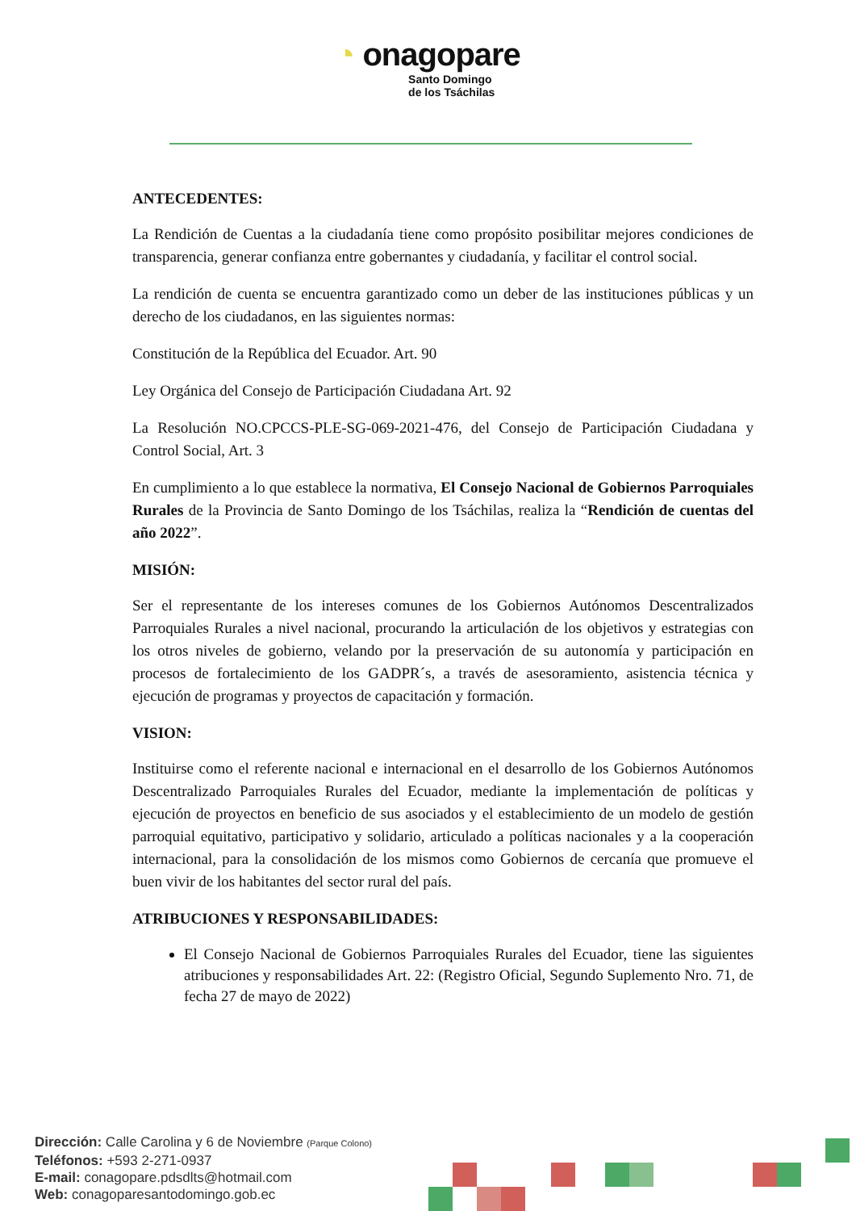◔ onagopare
Santo Domingo
de los Tsáchilas
ANTECEDENTES:
La Rendición de Cuentas a la ciudadanía tiene como propósito posibilitar mejores condiciones de transparencia, generar confianza entre gobernantes y ciudadanía, y facilitar el control social.
La rendición de cuenta se encuentra garantizado como un deber de las instituciones públicas y un derecho de los ciudadanos, en las siguientes normas:
Constitución de la República del Ecuador. Art. 90
Ley Orgánica del Consejo de Participación Ciudadana Art. 92
La Resolución NO.CPCCS-PLE-SG-069-2021-476, del Consejo de Participación Ciudadana y Control Social, Art. 3
En cumplimiento a lo que establece la normativa, El Consejo Nacional de Gobiernos Parroquiales Rurales de la Provincia de Santo Domingo de los Tsáchilas, realiza la “Rendición de cuentas del año 2022”.
MISIÓN:
Ser el representante de los intereses comunes de los Gobiernos Autónomos Descentralizados Parroquiales Rurales a nivel nacional, procurando la articulación de los objetivos y estrategias con los otros niveles de gobierno, velando por la preservación de su autonomía y participación en procesos de fortalecimiento de los GADPR´s, a través de asesoramiento, asistencia técnica y ejecución de programas y proyectos de capacitación y formación.
VISION:
Instituirse como el referente nacional e internacional en el desarrollo de los Gobiernos Autónomos Descentralizado Parroquiales Rurales del Ecuador, mediante la implementación de políticas y ejecución de proyectos en beneficio de sus asociados y el establecimiento de un modelo de gestión parroquial equitativo, participativo y solidario, articulado a políticas nacionales y a la cooperación internacional, para la consolidación de los mismos como Gobiernos de cercanía que promueve el buen vivir de los habitantes del sector rural del país.
ATRIBUCIONES Y RESPONSABILIDADES:
El Consejo Nacional de Gobiernos Parroquiales Rurales del Ecuador, tiene las siguientes atribuciones y responsabilidades Art. 22: (Registro Oficial, Segundo Suplemento Nro. 71, de fecha 27 de mayo de 2022)
Dirección: Calle Carolina y 6 de Noviembre (Parque Colono)
Teléfonos: +593 2-271-0937
E-mail: conagopare.pdsdlts@hotmail.com
Web: conagoparesantodomingo.gob.ec